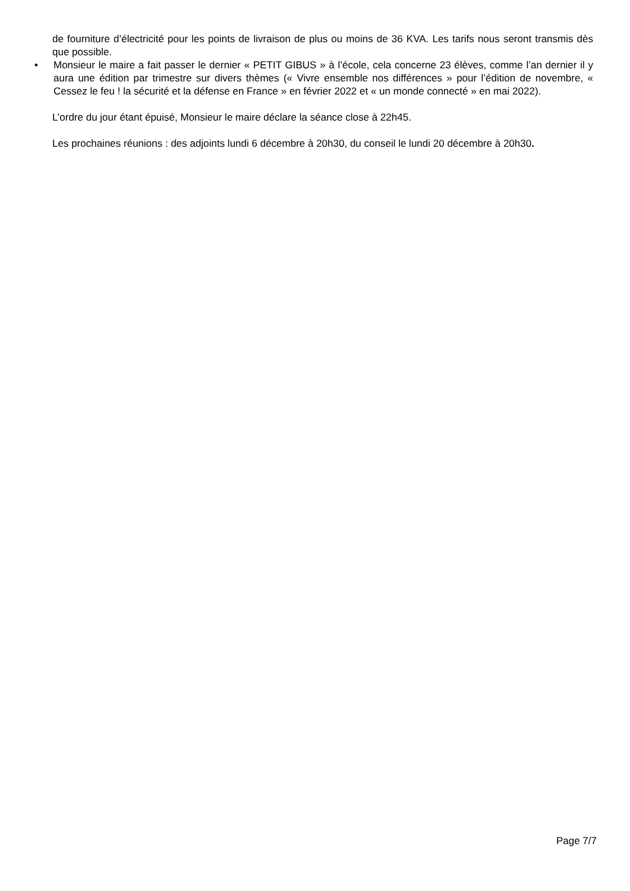de fourniture d’électricité pour les points de livraison de plus ou moins de 36 KVA. Les tarifs nous seront transmis dès que possible.
• Monsieur le maire a fait passer le dernier « PETIT GIBUS » à l’école, cela concerne 23 élèves, comme l’an dernier il y aura une édition par trimestre sur divers thèmes (« Vivre ensemble nos différences » pour l’édition de novembre, « Cessez le feu ! la sécurité et la défense en France » en février 2022 et « un monde connecté » en mai 2022).
L’ordre du jour étant épuisé, Monsieur le maire déclare la séance close à 22h45.
Les prochaines réunions : des adjoints lundi 6 décembre à 20h30, du conseil le lundi 20 décembre à 20h30.
Page 7/7